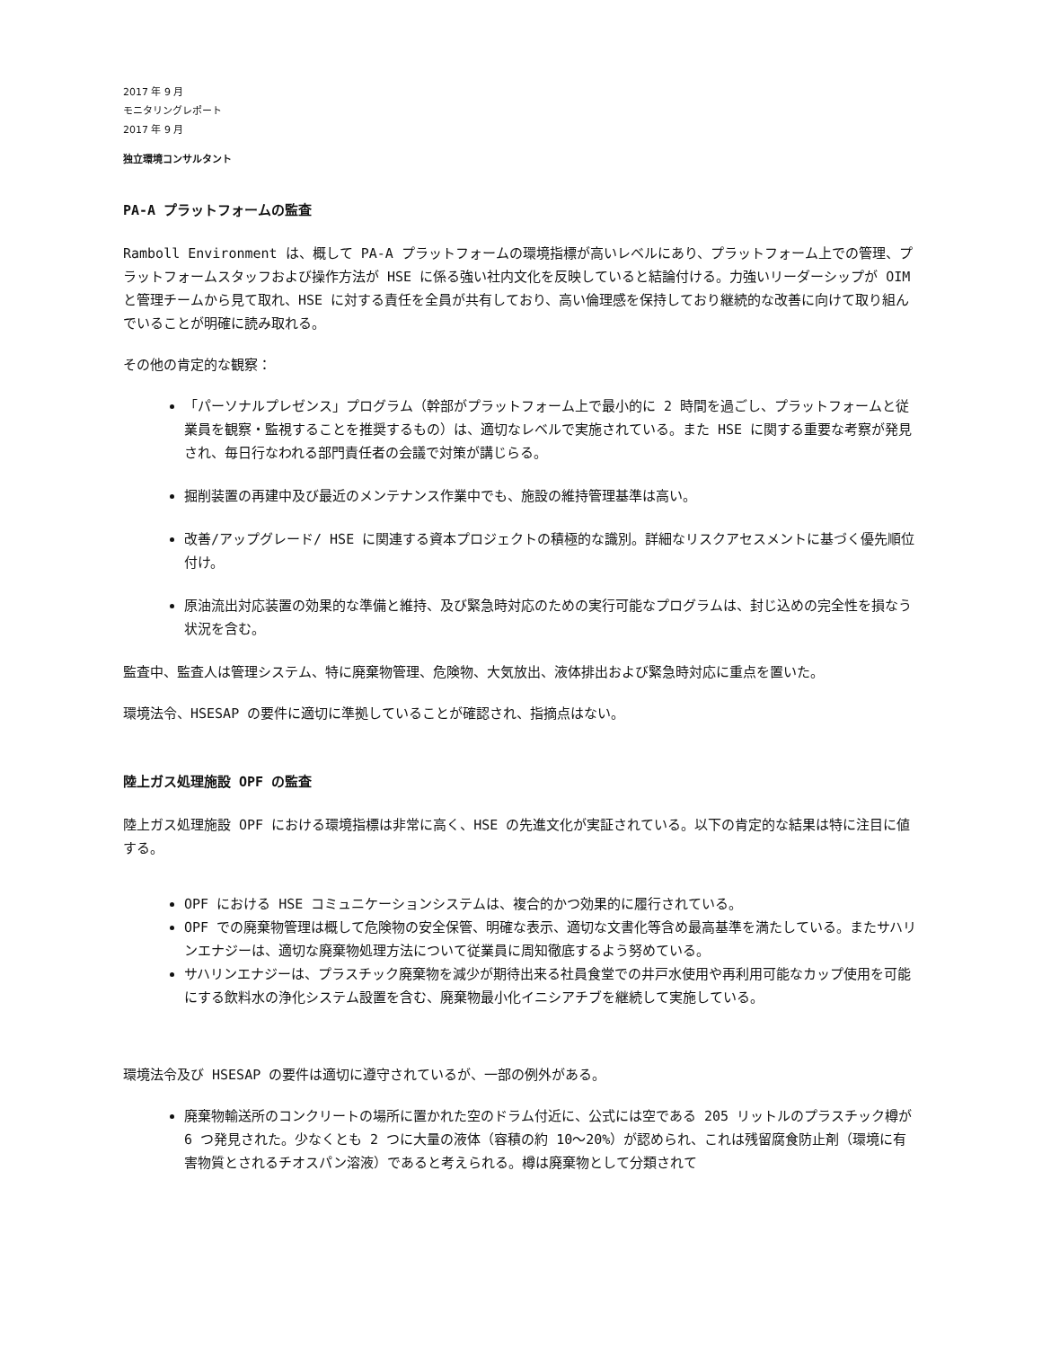2017 年 9 月
モニタリングレポート
2017 年 9 月
独立環境コンサルタント
PA-A プラットフォームの監査
Ramboll Environment は、概して PA-A プラットフォームの環境指標が高いレベルにあり、プラットフォーム上での管理、プラットフォームスタッフおよび操作方法が HSE に係る強い社内文化を反映していると結論付ける。力強いリーダーシップが OIM と管理チームから見て取れ、HSE に対する責任を全員が共有しており、高い倫理感を保持しており継続的な改善に向けて取り組んでいることが明確に読み取れる。
その他の肯定的な観察：
「パーソナルプレゼンス」プログラム（幹部がプラットフォーム上で最小的に 2 時間を過ごし、プラットフォームと従業員を観察・監視することを推奨するもの）は、適切なレベルで実施されている。また HSE に関する重要な考察が発見され、毎日行なわれる部門責任者の会議で対策が講じらる。
掘削装置の再建中及び最近のメンテナンス作業中でも、施設の維持管理基準は高い。
改善/アップグレード/ HSE に関連する資本プロジェクトの積極的な識別。詳細なリスクアセスメントに基づく優先順位付け。
原油流出対応装置の効果的な準備と維持、及び緊急時対応のための実行可能なプログラムは、封じ込めの完全性を損なう状況を含む。
監査中、監査人は管理システム、特に廃棄物管理、危険物、大気放出、液体排出および緊急時対応に重点を置いた。
環境法令、HSESAP の要件に適切に準拠していることが確認され、指摘点はない。
陸上ガス処理施設 OPF の監査
陸上ガス処理施設 OPF における環境指標は非常に高く、HSE の先進文化が実証されている。以下の肯定的な結果は特に注目に値する。
OPF における HSE コミュニケーションシステムは、複合的かつ効果的に履行されている。
OPF での廃棄物管理は概して危険物の安全保管、明確な表示、適切な文書化等含め最高基準を満たしている。またサハリンエナジーは、適切な廃棄物処理方法について従業員に周知徹底するよう努めている。
サハリンエナジーは、プラスチック廃棄物を減少が期待出来る社員食堂での井戸水使用や再利用可能なカップ使用を可能にする飲料水の浄化システム設置を含む、廃棄物最小化イニシアチブを継続して実施している。
環境法令及び HSESAP の要件は適切に遵守されているが、一部の例外がある。
廃棄物輸送所のコンクリートの場所に置かれた空のドラム付近に、公式には空である 205 リットルのプラスチック樽が 6 つ発見された。少なくとも 2 つに大量の液体（容積の約 10～20%）が認められ、これは残留腐食防止剤（環境に有害物質とされるチオスパン溶液）であると考えられる。樽は廃棄物として分類されて